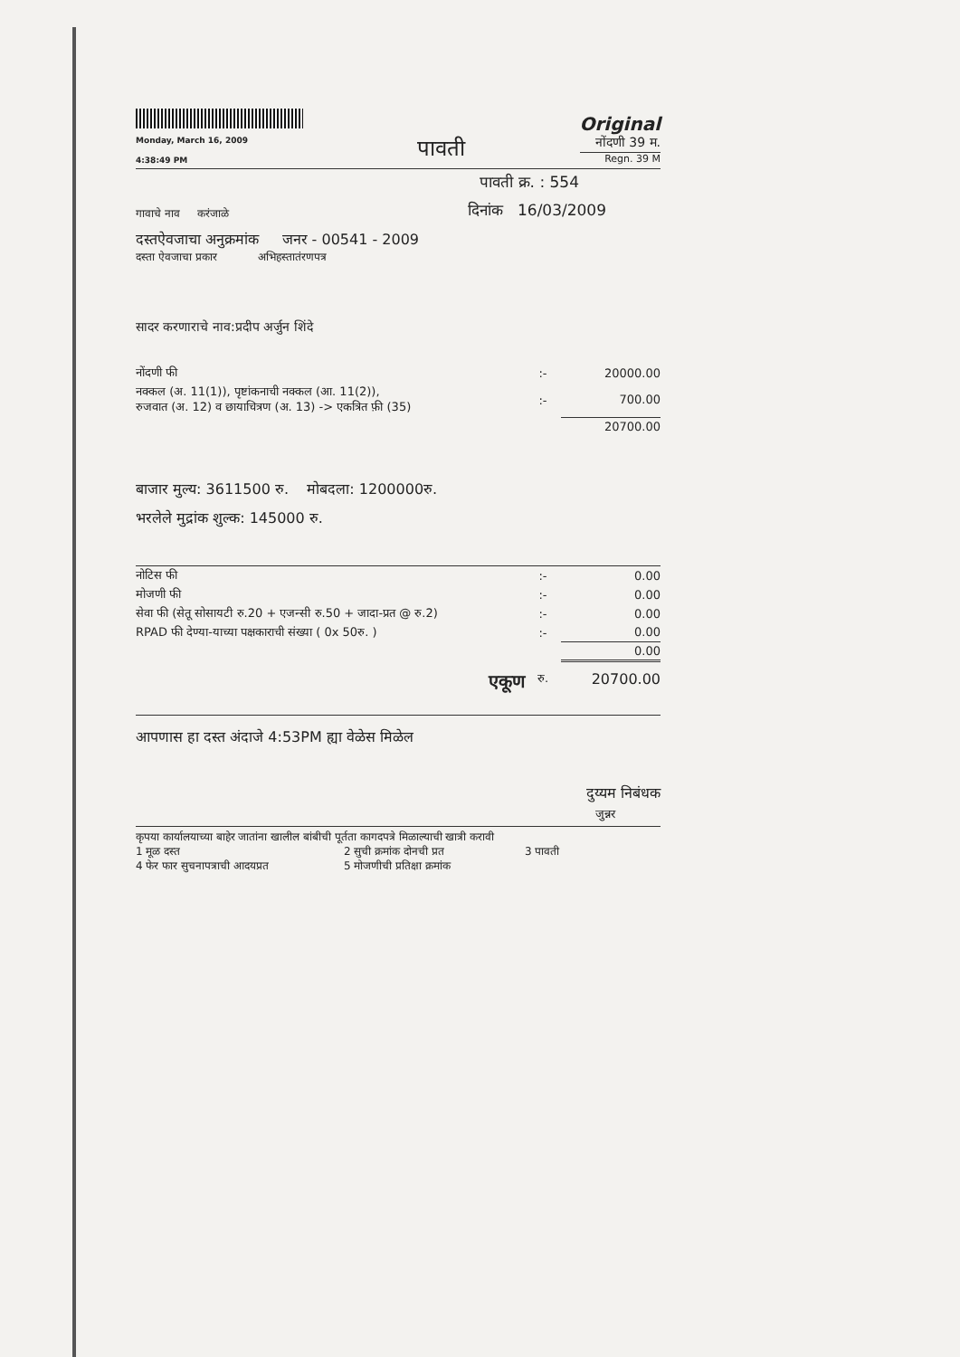Monday, March 16, 2009
4:38:49 PM
पावती
Original
नोंदणी 39 म.
Regn. 39 M
पावती क्र. : 554
गावाचे नाव करंजाळे
दिनांक 16/03/2009
दस्तऐवजाचा अनुक्रमांक जनर - 00541 - 2009
दस्ता ऐवजाचा प्रकार अभिहस्तातंरणपत्र
सादर करणाराचे नाव:प्रदीप अर्जुन शिंदे
| नोंदणी फी | :- | 20000.00 |
| नक्कल (अ. 11(1)), पृष्टांकनाची नक्कल (आ. 11(2)), रुजवात (अ. 12) व छायाचित्रण (अ. 13) -> एकत्रित फ़ी (35) | :- | 700.00 |
| | | 20700.00 |
बाजार मुल्य: 3611500 रु. मोबदला: 1200000रु.
भरलेले मुद्रांक शुल्क: 145000 रु.
| नोटिस फी | :- | 0.00 |
| मोजणी फी | :- | 0.00 |
| सेवा फी (सेतू सोसायटी रु.20 + एजन्सी रु.50 + जादा-प्रत @ रु.2) | :- | 0.00 |
| RPAD फी देण्या-याच्या पक्षकाराची संख्या ( 0x 50रु. ) | :- | 0.00 |
| | | 0.00 |
| एकूण | रु. | 20700.00 |
आपणास हा दस्त अंदाजे 4:53PM ह्या वेळेस मिळेल
दुय्यम निबंधक
जुन्नर
कृपया कार्यालयाच्या बाहेर जातांना खालील बांबीची पूर्तता कागदपत्रे मिळाल्याची खात्री करावी
1 मूळ दस्त 2 सुची क्रमांक दोनची प्रत 3 पावती 4 फेर फार सुचनापत्राची आदयप्रत 5 मोजणीची प्रतिक्षा क्रमांक